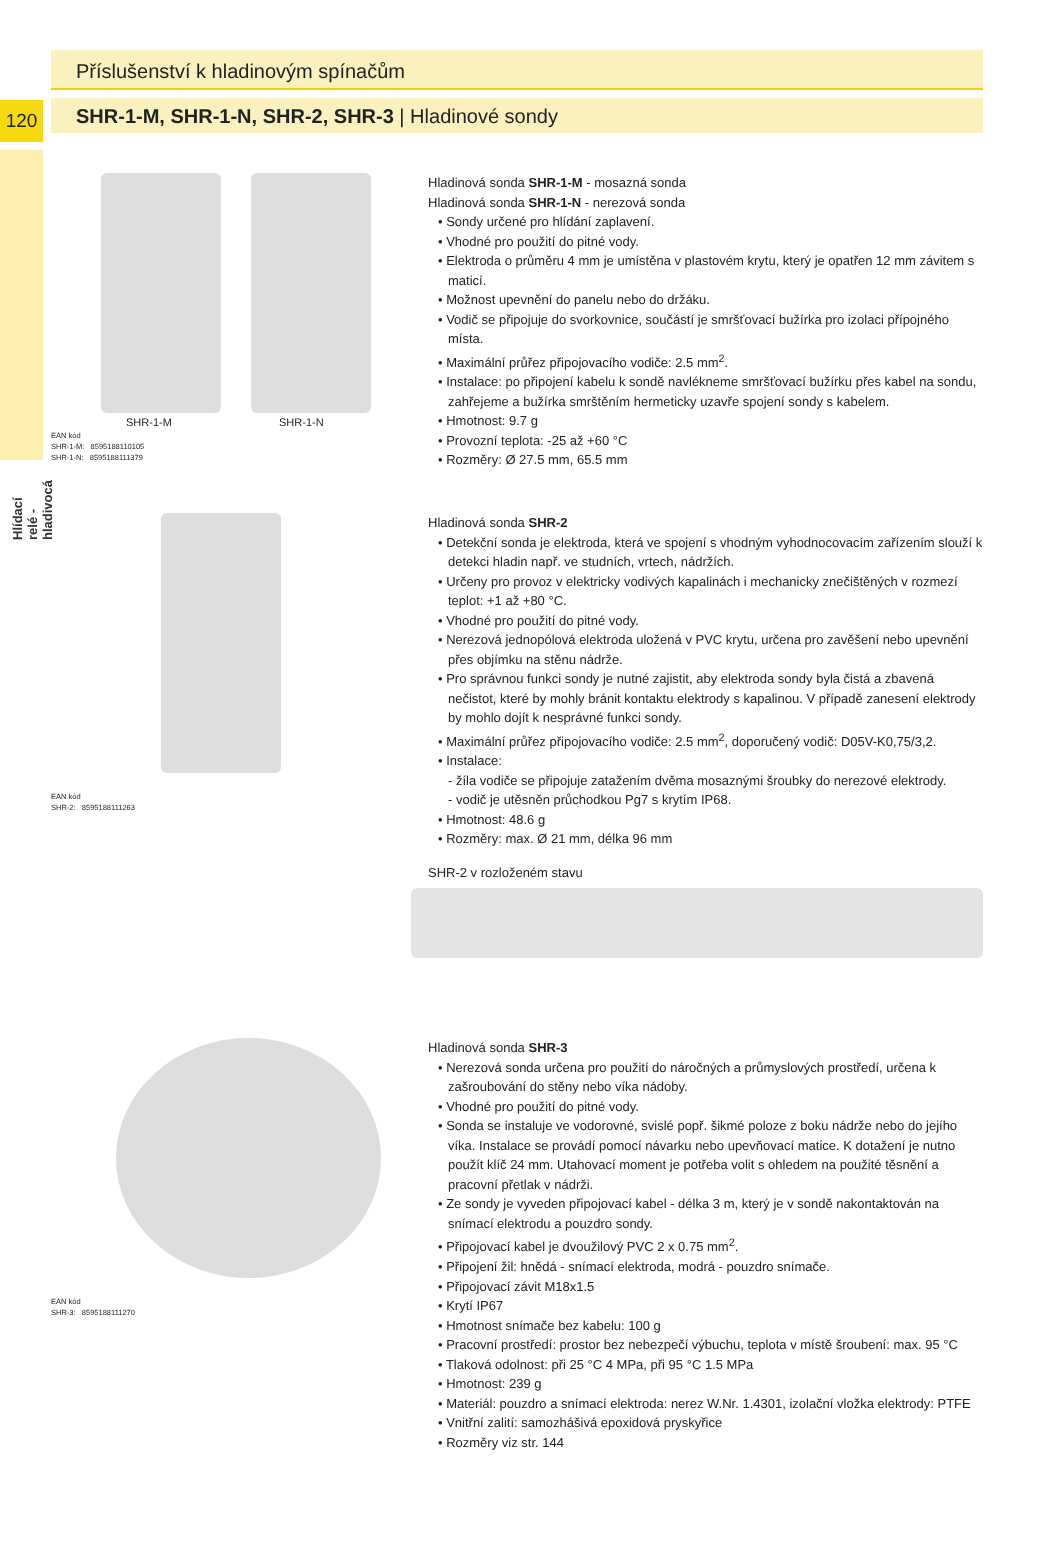120
Hlídací relé -hladivocá
Příslušenství k hladinovým spínačům
SHR-1-M, SHR-1-N, SHR-2, SHR-3 | Hladinové sondy
SHR-1-M SHR-1-N
EAN kód
SHR-1-M: 8595188110105
SHR-1-N: 8595188111379
Hladinová sonda SHR-1-M - mosazná sonda
Hladinová sonda SHR-1-N - nerezová sonda
• Sondy určené pro hlídání zaplavení.
• Vhodné pro použití do pitné vody.
• Elektroda o průměru 4 mm je umístěna v plastovém krytu, který je opatřen 12 mm závitem s maticí.
• Možnost upevnění do panelu nebo do držáku.
• Vodič se připojuje do svorkovnice, součástí je smršťovací bužírka pro izolaci přípojného místa.
• Maximální průřez připojovacího vodiče: 2.5 mm<sup>2</sup>.
• Instalace: po připojení kabelu k sondě navlékneme smršťovací bužírku přes kabel na sondu, zahřejeme a bužírka smrštěním hermeticky uzavře spojení sondy s kabelem.
• Hmotnost: 9.7 g
• Provozní teplota: -25 až +60 °C
• Rozměry: Ø 27.5 mm, 65.5 mm
EAN kód
SHR-2: 8595188111263
Hladinová sonda SHR-2
• Detekční sonda je elektroda, která ve spojení s vhodným vyhodnocovacím zařízením slouží k detekci hladin např. ve studních, vrtech, nádržích.
• Určeny pro provoz v elektricky vodivých kapalinách i mechanicky znečištěných v rozmezí teplot: +1 až +80 °C.
• Vhodné pro použití do pitné vody.
• Nerezová jednopólová elektroda uložená v PVC krytu, určena pro zavěšení nebo upevnění přes objímku na stěnu nádrže.
• Pro správnou funkci sondy je nutné zajistit, aby elektroda sondy byla čistá a zbavená nečistot, které by mohly bránit kontaktu elektrody s kapalinou. V případě zanesení elektrody by mohlo dojít k nesprávné funkci sondy.
• Maximální průřez připojovacího vodiče: 2.5 mm<sup>2</sup>, doporučený vodič: D05V-K0,75/3,2.
• Instalace:
- žíla vodiče se připojuje zatažením dvěma mosaznými šroubky do nerezové elektrody.
- vodič je utěsněn průchodkou Pg7 s krytím IP68.
• Hmotnost: 48.6 g
• Rozměry: max. Ø 21 mm, délka 96 mm
SHR-2 v rozloženém stavu
EAN kód
SHR-3: 8595188111270
Hladinová sonda SHR-3
• Nerezová sonda určena pro použití do náročných a průmyslových prostředí, určena k zašroubování do stěny nebo víka nádoby.
• Vhodné pro použití do pitné vody.
• Sonda se instaluje ve vodorovné, svislé popř. šikmé poloze z boku nádrže nebo do jejího víka. Instalace se provádí pomocí návarku nebo upevňovací matice. K dotažení je nutno použít klíč 24 mm. Utahovací moment je potřeba volit s ohledem na použité těsnění a pracovní přetlak v nádrži.
• Ze sondy je vyveden připojovací kabel - délka 3 m, který je v sondě nakontaktován na snímací elektrodu a pouzdro sondy.
• Připojovací kabel je dvoužilový PVC 2 x 0.75 mm<sup>2</sup>.
• Připojení žil: hnědá - snímací elektroda, modrá - pouzdro snímače.
• Připojovací závit M18x1.5
• Krytí IP67
• Hmotnost snímače bez kabelu: 100 g
• Pracovní prostředí: prostor bez nebezpečí výbuchu, teplota v místě šroubení: max. 95 °C
• Tlaková odolnost: při 25 °C 4 MPa, při 95 °C 1.5 MPa
• Hmotnost: 239 g
• Materiál: pouzdro a snímací elektroda: nerez W.Nr. 1.4301, izolační vložka elektrody: PTFE
• Vnitřní zalití: samozhášivá epoxidová pryskyřice
• Rozměry viz str. 144